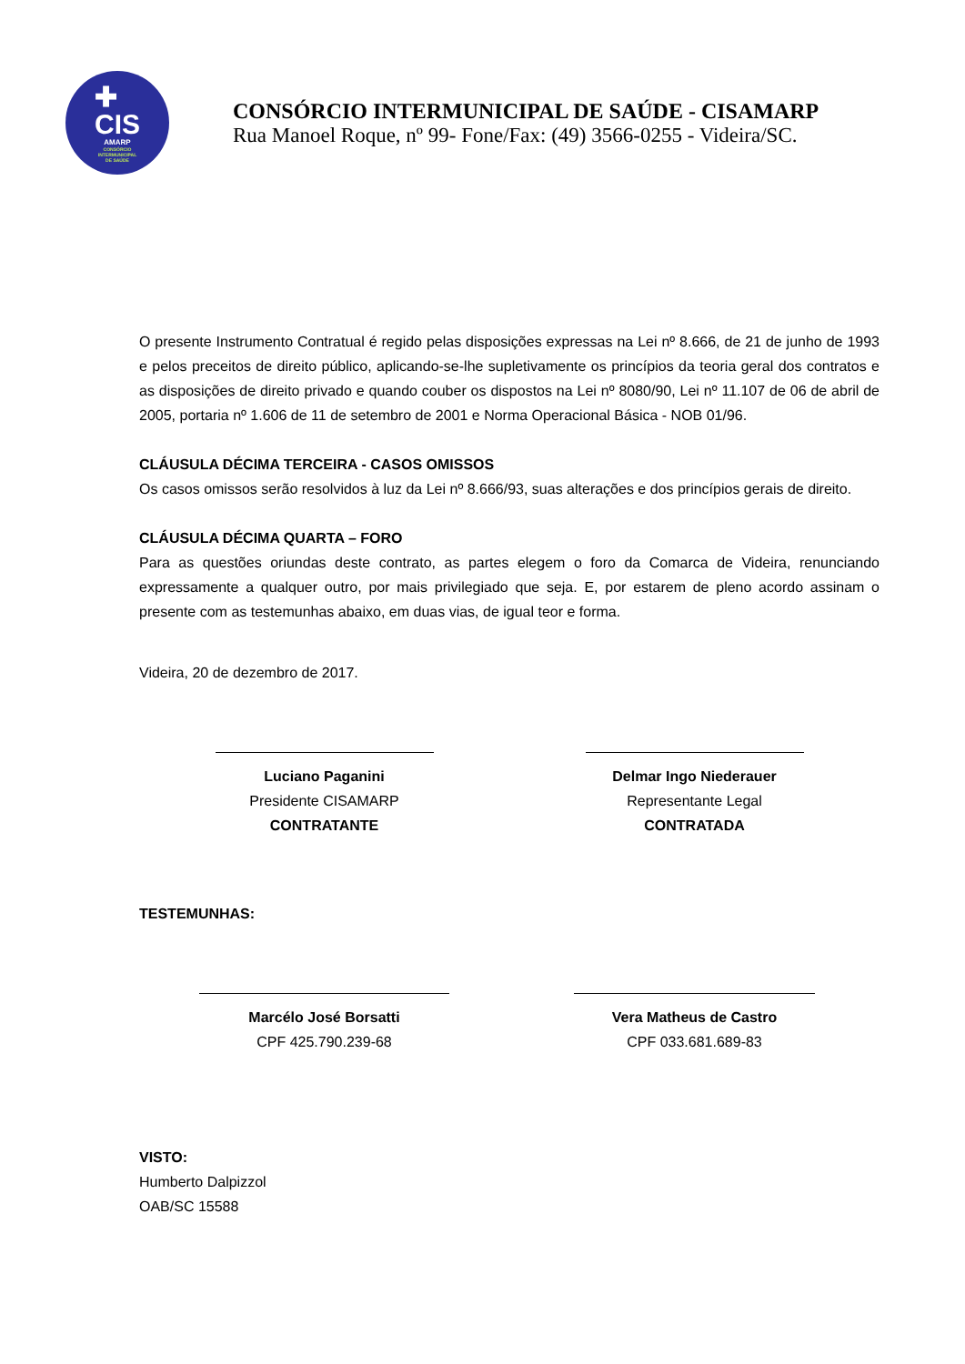✚
CIS
AMARP
CONSÓRCIO
INTERMUNICIPAL
DE SAÚDE
CONSÓRCIO INTERMUNICIPAL DE SAÚDE - CISAMARP
Rua Manoel Roque, nº 99- Fone/Fax: (49) 3566-0255 - Videira/SC.
O presente Instrumento Contratual é regido pelas disposições expressas na Lei nº 8.666, de 21 de junho de 1993 e pelos preceitos de direito público, aplicando-se-lhe supletivamente os princípios da teoria geral dos contratos e as disposições de direito privado e quando couber os dispostos na Lei nº 8080/90, Lei nº 11.107 de 06 de abril de 2005, portaria nº 1.606 de 11 de setembro de 2001 e Norma Operacional Básica - NOB 01/96.
CLÁUSULA DÉCIMA TERCEIRA - CASOS OMISSOS
Os casos omissos serão resolvidos à luz da Lei nº 8.666/93, suas alterações e dos princípios gerais de direito.
CLÁUSULA DÉCIMA QUARTA – FORO
Para as questões oriundas deste contrato, as partes elegem o foro da Comarca de Videira, renunciando expressamente a qualquer outro, por mais privilegiado que seja. E, por estarem de pleno acordo assinam o presente com as testemunhas abaixo, em duas vias, de igual teor e forma.
Videira, 20 de dezembro de 2017.
Luciano Paganini
Presidente CISAMARP
CONTRATANTE
Delmar Ingo Niederauer
Representante Legal
CONTRATADA
TESTEMUNHAS:
Marcélo José Borsatti
CPF 425.790.239-68
Vera Matheus de Castro
CPF 033.681.689-83
VISTO:
Humberto Dalpizzol
OAB/SC 15588